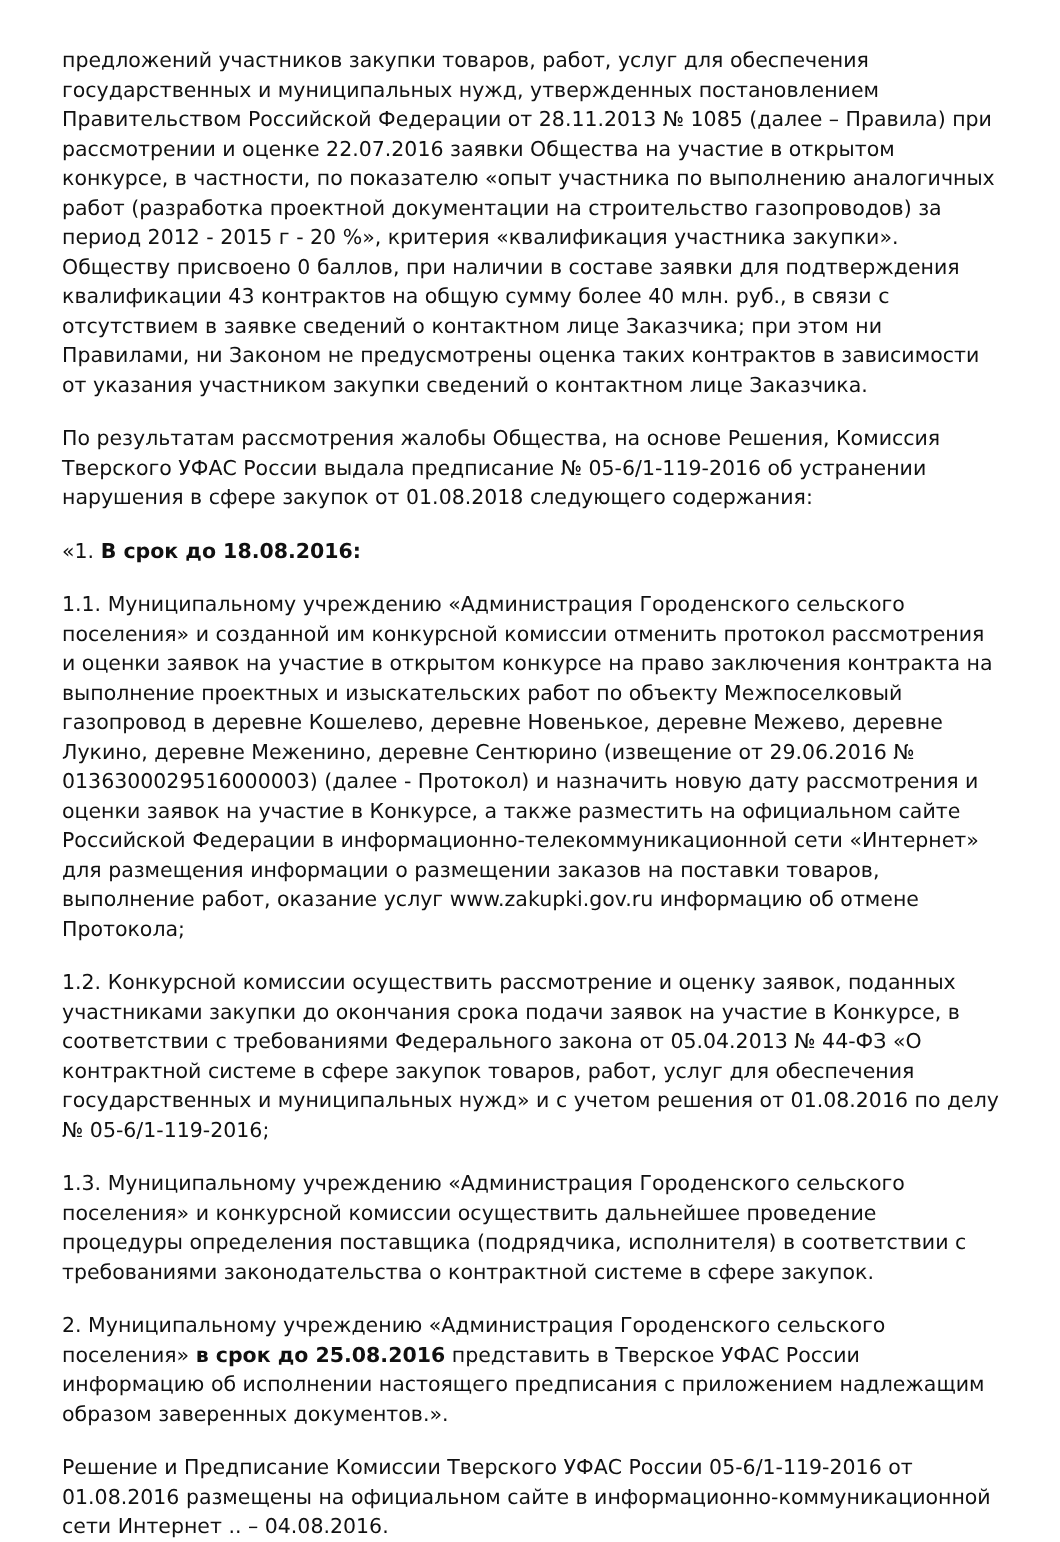предложений участников закупки товаров, работ, услуг для обеспечения государственных и муниципальных нужд, утвержденных постановлением Правительством Российской Федерации от 28.11.2013 № 1085 (далее – Правила) при рассмотрении и оценке 22.07.2016 заявки Общества на участие в открытом конкурсе, в частности, по показателю «опыт участника по выполнению аналогичных работ (разработка проектной документации на строительство газопроводов) за период 2012 - 2015 г - 20 %», критерия «квалификация участника закупки». Обществу присвоено 0 баллов, при наличии в составе заявки для подтверждения квалификации 43 контрактов на общую сумму более 40 млн. руб., в связи с отсутствием в заявке сведений о контактном лице Заказчика; при этом ни Правилами, ни Законом не предусмотрены оценка таких контрактов в зависимости от указания участником закупки сведений о контактном лице Заказчика.
По результатам рассмотрения жалобы Общества, на основе Решения, Комиссия Тверского УФАС России выдала предписание № 05-6/1-119-2016 об устранении нарушения в сфере закупок от 01.08.2018 следующего содержания:
«1. В срок до 18.08.2016:
1.1. Муниципальному учреждению «Администрация Городенского сельского поселения» и созданной им конкурсной комиссии отменить протокол рассмотрения и оценки заявок на участие в открытом конкурсе на право заключения контракта на выполнение проектных и изыскательских работ по объекту Межпоселковый газопровод в деревне Кошелево, деревне Новенькое, деревне Межево, деревне Лукино, деревне Меженино, деревне Сентюрино (извещение от 29.06.2016 № 0136300029516000003) (далее - Протокол) и назначить новую дату рассмотрения и оценки заявок на участие в Конкурсе, а также разместить на официальном сайте Российской Федерации в информационно-телекоммуникационной сети «Интернет» для размещения информации о размещении заказов на поставки товаров, выполнение работ, оказание услуг www.zakupki.gov.ru информацию об отмене Протокола;
1.2. Конкурсной комиссии осуществить рассмотрение и оценку заявок, поданных участниками закупки до окончания срока подачи заявок на участие в Конкурсе, в соответствии с требованиями Федерального закона от 05.04.2013 № 44-ФЗ «О контрактной системе в сфере закупок товаров, работ, услуг для обеспечения государственных и муниципальных нужд» и с учетом решения от 01.08.2016 по делу № 05-6/1-119-2016;
1.3. Муниципальному учреждению «Администрация Городенского сельского поселения» и конкурсной комиссии осуществить дальнейшее проведение процедуры определения поставщика (подрядчика, исполнителя) в соответствии с требованиями законодательства о контрактной системе в сфере закупок.
2. Муниципальному учреждению «Администрация Городенского сельского поселения» в срок до 25.08.2016 представить в Тверское УФАС России информацию об исполнении настоящего предписания с приложением надлежащим образом заверенных документов.».
Решение и Предписание Комиссии Тверского УФАС России 05-6/1-119-2016 от 01.08.2016 размещены на официальном сайте в информационно-коммуникационной сети Интернет .. – 04.08.2016.